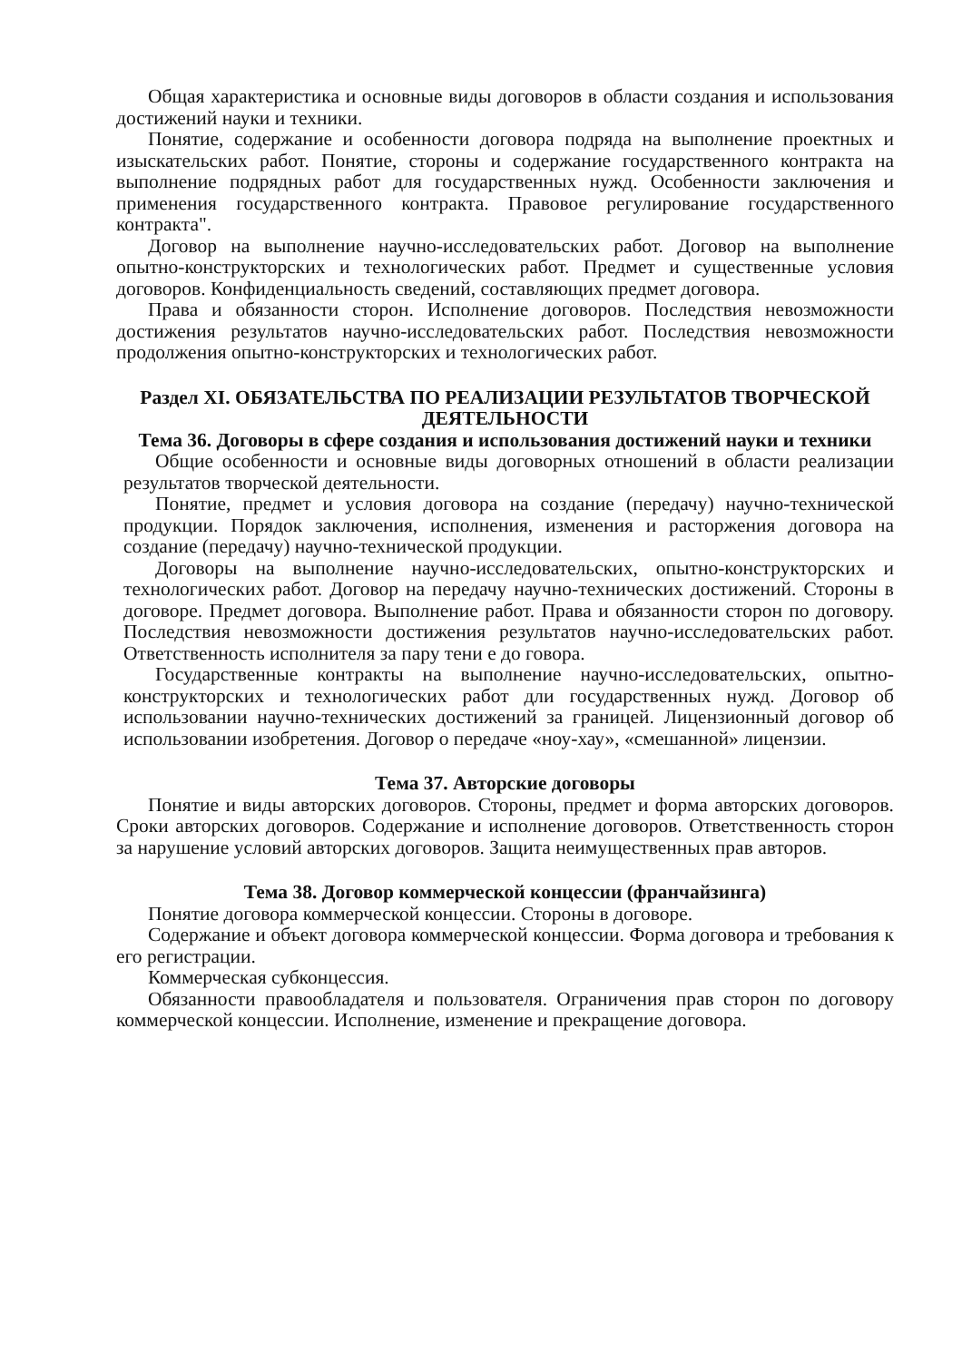Общая характеристика и основные виды договоров в области создания и использования достижений науки и техники.
Понятие, содержание и особенности договора подряда на выполнение проектных и изыскательских работ. Понятие, стороны и содержание государственного контракта на выполнение подрядных работ для государственных нужд. Особенности заключения и применения государственного контракта. Правовое регулирование государственного контракта".
Договор на выполнение научно-исследовательских работ. Договор на выполнение опытно-конструкторских и технологических работ. Предмет и существенные условия договоров. Конфиденциальность сведений, составляющих предмет договора.
Права и обязанности сторон. Исполнение договоров. Последствия невозможности достижения результатов научно-исследовательских работ. Последствия невозможности продолжения опытно-конструкторских и технологических работ.
Раздел XI. ОБЯЗАТЕЛЬСТВА ПО РЕАЛИЗАЦИИ РЕЗУЛЬТАТОВ ТВОРЧЕСКОЙ ДЕЯТЕЛЬНОСТИ
Тема 36. Договоры в сфере создания и использования достижений науки и техники
Общие особенности и основные виды договорных отношений в области реализации результатов творческой деятельности.
Понятие, предмет и условия договора на создание (передачу) научно-технической продукции. Порядок заключения, исполнения, изменения и расторжения договора на создание (передачу) научно-технической продукции.
Договоры на выполнение научно-исследовательских, опытно-конструкторских и технологических работ. Договор на передачу научно-технических достижений. Стороны в договоре. Предмет договора. Выполнение работ. Права и обязанности сторон по договору. Последствия невозможности достижения результатов научно-исследовательских работ. Ответственность исполнителя за пару тени е до говора.
Государственные контракты на выполнение научно-исследовательских, опытно-конструкторских и технологических работ дли государственных нужд. Договор об использовании научно-технических достижений за границей. Лицензионный договор об использовании изобретения. Договор о передаче «ноу-хау», «смешанной» лицензии.
Тема 37. Авторские договоры
Понятие и виды авторских договоров. Стороны, предмет и форма авторских договоров. Сроки авторских договоров. Содержание и исполнение договоров. Ответственность сторон за нарушение условий авторских договоров. Защита неимущественных прав авторов.
Тема 38. Договор коммерческой концессии (франчайзинга)
Понятие договора коммерческой концессии. Стороны в договоре.
Содержание и объект договора коммерческой концессии. Форма договора и требования к его регистрации.
Коммерческая субконцессия.
Обязанности правообладателя и пользователя. Ограничения прав сторон по договору коммерческой концессии. Исполнение, изменение и прекращение договора.